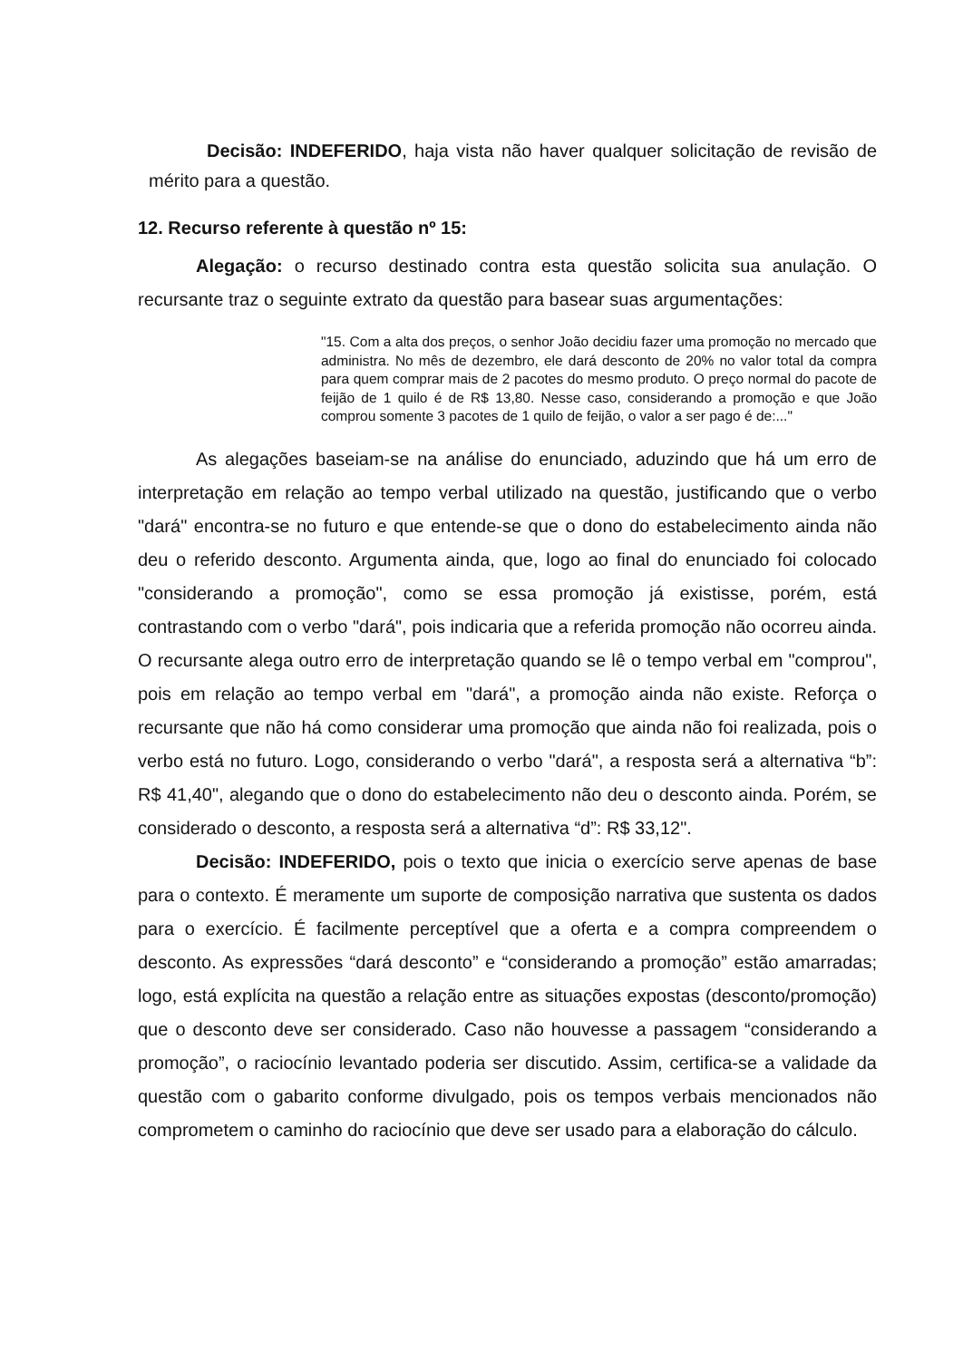Decisão: INDEFERIDO, haja vista não haver qualquer solicitação de revisão de mérito para a questão.
12. Recurso referente à questão nº 15:
Alegação: o recurso destinado contra esta questão solicita sua anulação. O recursante traz o seguinte extrato da questão para basear suas argumentações:
"15. Com a alta dos preços, o senhor João decidiu fazer uma promoção no mercado que administra. No mês de dezembro, ele dará desconto de 20% no valor total da compra para quem comprar mais de 2 pacotes do mesmo produto. O preço normal do pacote de feijão de 1 quilo é de R$ 13,80. Nesse caso, considerando a promoção e que João comprou somente 3 pacotes de 1 quilo de feijão, o valor a ser pago é de:..."
As alegações baseiam-se na análise do enunciado, aduzindo que há um erro de interpretação em relação ao tempo verbal utilizado na questão, justificando que o verbo "dará" encontra-se no futuro e que entende-se que o dono do estabelecimento ainda não deu o referido desconto. Argumenta ainda, que, logo ao final do enunciado foi colocado "considerando a promoção", como se essa promoção já existisse, porém, está contrastando com o verbo "dará", pois indicaria que a referida promoção não ocorreu ainda. O recursante alega outro erro de interpretação quando se lê o tempo verbal em "comprou", pois em relação ao tempo verbal em "dará", a promoção ainda não existe. Reforça o recursante que não há como considerar uma promoção que ainda não foi realizada, pois o verbo está no futuro. Logo, considerando o verbo "dará", a resposta será a alternativa “b”: R$ 41,40", alegando que o dono do estabelecimento não deu o desconto ainda. Porém, se considerado o desconto, a resposta será a alternativa “d”: R$ 33,12".
Decisão: INDEFERIDO, pois o texto que inicia o exercício serve apenas de base para o contexto. É meramente um suporte de composição narrativa que sustenta os dados para o exercício. É facilmente perceptível que a oferta e a compra compreendem o desconto. As expressões “dará desconto” e “considerando a promoção” estão amarradas; logo, está explícita na questão a relação entre as situações expostas (desconto/promoção) que o desconto deve ser considerado. Caso não houvesse a passagem “considerando a promoção”, o raciocínio levantado poderia ser discutido. Assim, certifica-se a validade da questão com o gabarito conforme divulgado, pois os tempos verbais mencionados não comprometem o caminho do raciocínio que deve ser usado para a elaboração do cálculo.